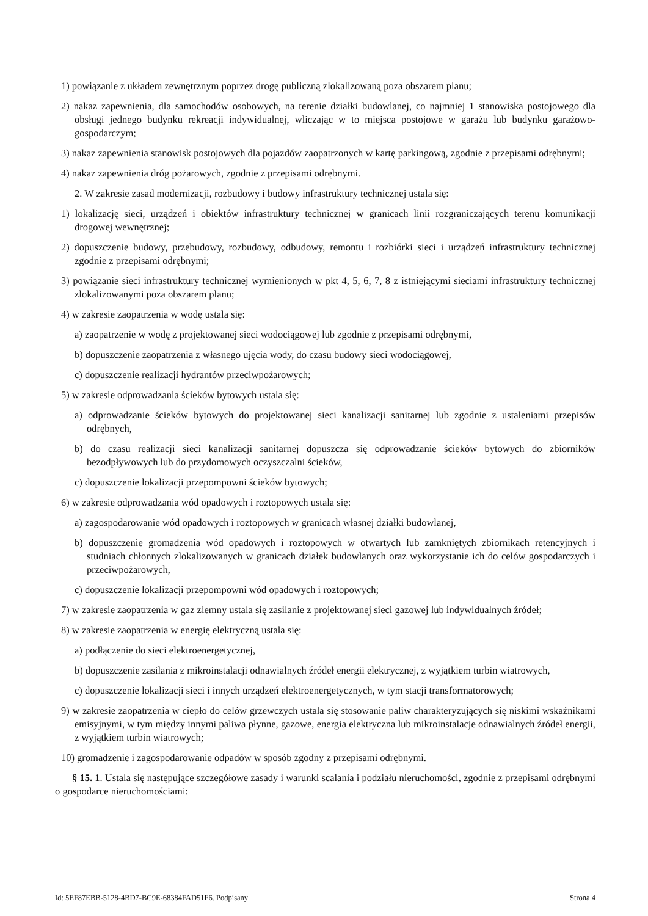1) powiązanie z układem zewnętrznym poprzez drogę publiczną zlokalizowaną poza obszarem planu;
2) nakaz zapewnienia, dla samochodów osobowych, na terenie działki budowlanej, co najmniej 1 stanowiska postojowego dla obsługi jednego budynku rekreacji indywidualnej, wliczając w to miejsca postojowe w garażu lub budynku garażowo-gospodarczym;
3) nakaz zapewnienia stanowisk postojowych dla pojazdów zaopatrzonych w kartę parkingową, zgodnie z przepisami odrębnymi;
4) nakaz zapewnienia dróg pożarowych, zgodnie z przepisami odrębnymi.
2. W zakresie zasad modernizacji, rozbudowy i budowy infrastruktury technicznej ustala się:
1) lokalizację sieci, urządzeń i obiektów infrastruktury technicznej w granicach linii rozgraniczających terenu komunikacji drogowej wewnętrznej;
2) dopuszczenie budowy, przebudowy, rozbudowy, odbudowy, remontu i rozbiórki sieci i urządzeń infrastruktury technicznej zgodnie z przepisami odrębnymi;
3) powiązanie sieci infrastruktury technicznej wymienionych w pkt 4, 5, 6, 7, 8 z istniejącymi sieciami infrastruktury technicznej zlokalizowanymi poza obszarem planu;
4) w zakresie zaopatrzenia w wodę ustala się:
a) zaopatrzenie w wodę z projektowanej sieci wodociągowej lub zgodnie z przepisami odrębnymi,
b) dopuszczenie zaopatrzenia z własnego ujęcia wody, do czasu budowy sieci wodociągowej,
c) dopuszczenie realizacji hydrantów przeciwpożarowych;
5) w zakresie odprowadzania ścieków bytowych ustala się:
a) odprowadzanie ścieków bytowych do projektowanej sieci kanalizacji sanitarnej lub zgodnie z ustaleniami przepisów odrębnych,
b) do czasu realizacji sieci kanalizacji sanitarnej dopuszcza się odprowadzanie ścieków bytowych do zbiorników bezodpływowych lub do przydomowych oczyszczalni ścieków,
c) dopuszczenie lokalizacji przepompowni ścieków bytowych;
6) w zakresie odprowadzania wód opadowych i roztopowych ustala się:
a) zagospodarowanie wód opadowych i roztopowych w granicach własnej działki budowlanej,
b) dopuszczenie gromadzenia wód opadowych i roztopowych w otwartych lub zamkniętych zbiornikach retencyjnych i studniach chłonnych zlokalizowanych w granicach działek budowlanych oraz wykorzystanie ich do celów gospodarczych i przeciwpożarowych,
c) dopuszczenie lokalizacji przepompowni wód opadowych i roztopowych;
7) w zakresie zaopatrzenia w gaz ziemny ustala się zasilanie z projektowanej sieci gazowej lub indywidualnych źródeł;
8) w zakresie zaopatrzenia w energię elektryczną ustala się:
a) podłączenie do sieci elektroenergetycznej,
b) dopuszczenie zasilania z mikroinstalacji odnawialnych źródeł energii elektrycznej, z wyjątkiem turbin wiatrowych,
c) dopuszczenie lokalizacji sieci i innych urządzeń elektroenergetycznych, w tym stacji transformatorowych;
9) w zakresie zaopatrzenia w ciepło do celów grzewczych ustala się stosowanie paliw charakteryzujących się niskimi wskaźnikami emisyjnymi, w tym między innymi paliwa płynne, gazowe, energia elektryczna lub mikroinstalacje odnawialnych źródeł energii, z wyjątkiem turbin wiatrowych;
10) gromadzenie i zagospodarowanie odpadów w sposób zgodny z przepisami odrębnymi.
§ 15. 1. Ustala się następujące szczegółowe zasady i warunki scalania i podziału nieruchomości, zgodnie z przepisami odrębnymi o gospodarce nieruchomościami:
Id: 5EF87EBB-5128-4BD7-BC9E-68384FAD51F6. Podpisany Strona 4